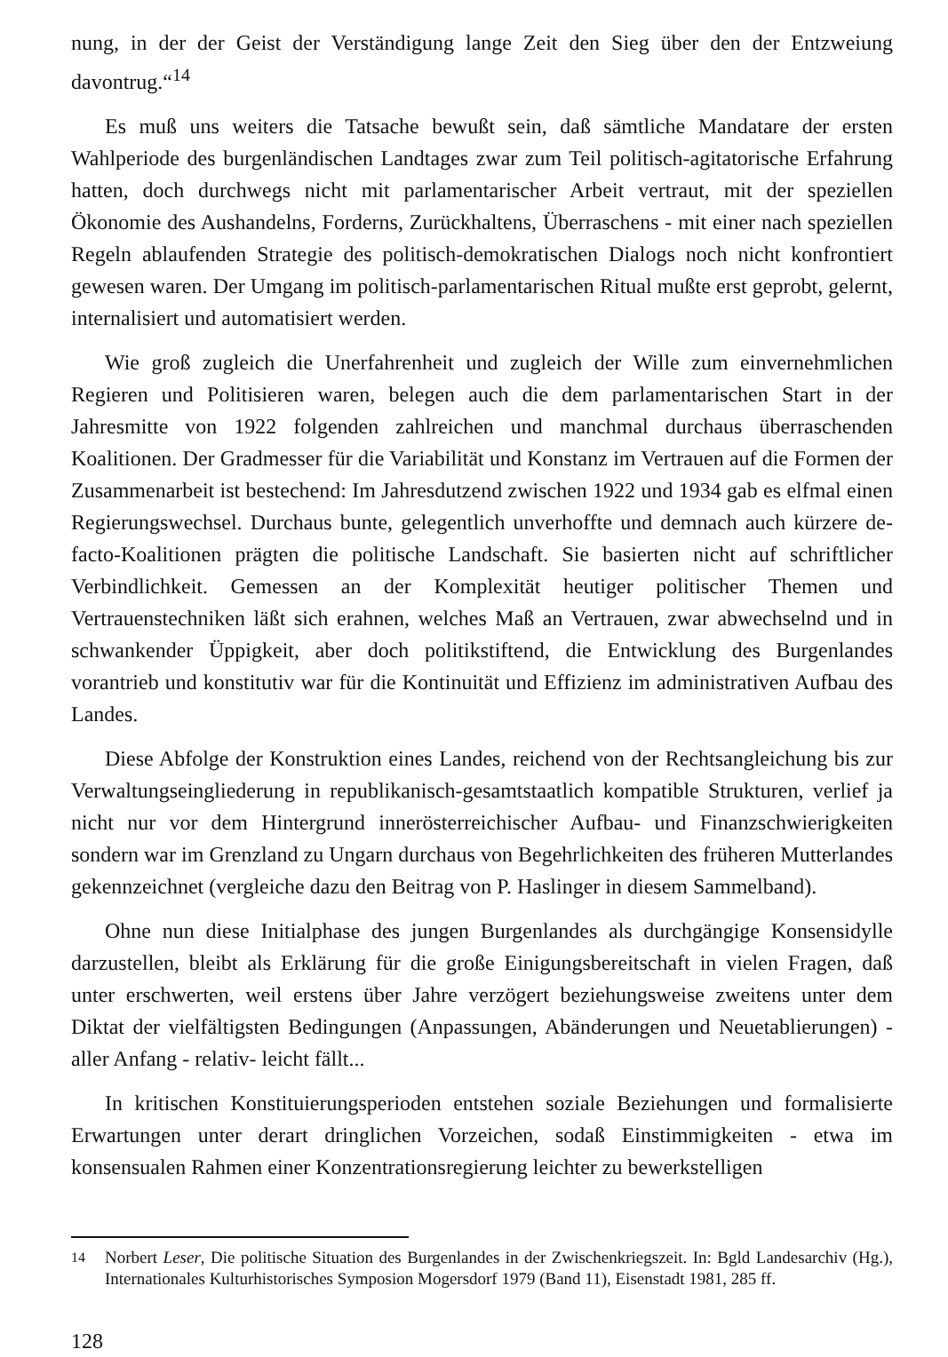nung, in der der Geist der Verständigung lange Zeit den Sieg über den der Entzweiung davontrug.“<sup>14</sup>
Es muß uns weiters die Tatsache bewußt sein, daß sämtliche Mandatare der ersten Wahlperiode des burgenländischen Landtages zwar zum Teil politisch-agitatorische Erfahrung hatten, doch durchwegs nicht mit parlamentarischer Arbeit vertraut, mit der speziellen Ökonomie des Aushandelns, Forderns, Zurückhaltens, Überraschens - mit einer nach speziellen Regeln ablaufenden Strategie des politisch-demokratischen Dialogs noch nicht konfrontiert gewesen waren. Der Umgang im politisch-parlamentarischen Ritual mußte erst geprobt, gelernt, internalisiert und automatisiert werden.
Wie groß zugleich die Unerfahrenheit und zugleich der Wille zum einvernehmlichen Regieren und Politisieren waren, belegen auch die dem parlamentarischen Start in der Jahresmitte von 1922 folgenden zahlreichen und manchmal durchaus überraschenden Koalitionen. Der Gradmesser für die Variabilität und Konstanz im Vertrauen auf die Formen der Zusammenarbeit ist bestechend: Im Jahresdutzend zwischen 1922 und 1934 gab es elfmal einen Regierungswechsel. Durchaus bunte, gelegentlich unverhoffte und demnach auch kürzere de-facto-Koalitionen prägten die politische Landschaft. Sie basierten nicht auf schriftlicher Verbindlichkeit. Gemessen an der Komplexität heutiger politischer Themen und Vertrauenstechniken läßt sich erahnen, welches Maß an Vertrauen, zwar abwechselnd und in schwankender Üppigkeit, aber doch politikstiftend, die Entwicklung des Burgenlandes vorantrieb und konstitutiv war für die Kontinuität und Effizienz im administrativen Aufbau des Landes.
Diese Abfolge der Konstruktion eines Landes, reichend von der Rechtsangleichung bis zur Verwaltungseingliederung in republikanisch-gesamtstaatlich kompatible Strukturen, verlief ja nicht nur vor dem Hintergrund innerösterreichischer Aufbau- und Finanzschwierigkeiten sondern war im Grenzland zu Ungarn durchaus von Begehrlichkeiten des früheren Mutterlandes gekennzeichnet (vergleiche dazu den Beitrag von P. Haslinger in diesem Sammelband).
Ohne nun diese Initialphase des jungen Burgenlandes als durchgängige Konsensidylle darzustellen, bleibt als Erklärung für die große Einigungsbereitschaft in vielen Fragen, daß unter erschwerten, weil erstens über Jahre verzögert beziehungsweise zweitens unter dem Diktat der vielfältigsten Bedingungen (Anpassungen, Abänderungen und Neuetablierungen) - aller Anfang - relativ- leicht fällt...
In kritischen Konstituierungsperioden entstehen soziale Beziehungen und formalisierte Erwartungen unter derart dringlichen Vorzeichen, sodaß Einstimmigkeiten - etwa im konsensualen Rahmen einer Konzentrationsregierung leichter zu bewerkstelligen
<sup>14</sup> Norbert Leser, Die politische Situation des Burgenlandes in der Zwischenkriegszeit. In: Bgld Landesarchiv (Hg.), Internationales Kulturhistorisches Symposion Mogersdorf 1979 (Band 11), Eisenstadt 1981, 285 ff.
128